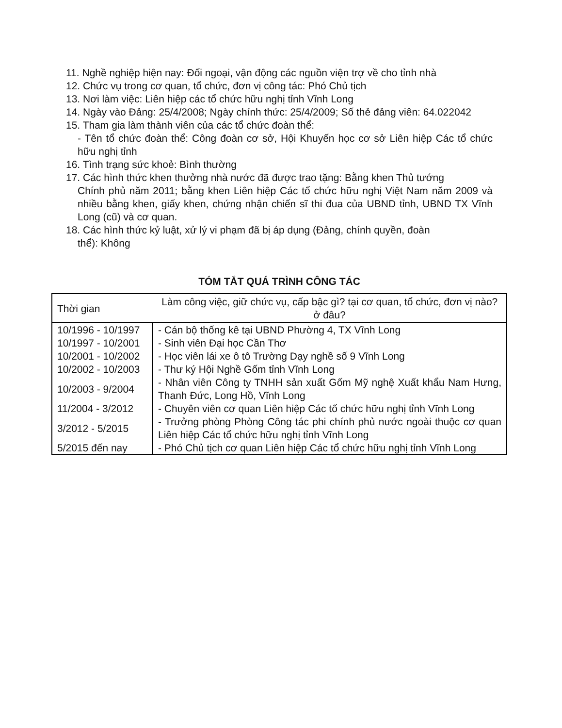11. Nghề nghiệp hiện nay: Đối ngoại, vận động các nguồn viện trợ về cho tỉnh nhà
12. Chức vụ trong cơ quan, tổ chức, đơn vị công tác: Phó Chủ tịch
13. Nơi làm việc: Liên hiệp các tổ chức hữu nghị tỉnh Vĩnh Long
14. Ngày vào Đảng: 25/4/2008; Ngày chính thức: 25/4/2009; Số thẻ đảng viên: 64.022042
15. Tham gia làm thành viên của các tổ chức đoàn thể:
- Tên tổ chức đoàn thể: Công đoàn cơ sở, Hội Khuyến học cơ sở Liên hiệp Các tổ chức hữu nghị tỉnh
16. Tình trạng sức khoẻ: Bình thường
17. Các hình thức khen thưởng nhà nước đã được trao tặng: Bằng khen Thủ tướng
Chính phủ năm 2011; bằng khen Liên hiệp Các tổ chức hữu nghị Việt Nam năm 2009 và nhiều bằng khen, giấy khen, chứng nhận chiến sĩ thi đua của UBND tỉnh, UBND TX Vĩnh Long (cũ) và cơ quan.
18. Các hình thức kỷ luật, xử lý vi phạm đã bị áp dụng (Đảng, chính quyền, đoàn
thể): Không
TÓM TẮT QUÁ TRÌNH CÔNG TÁC
| Thời gian | Làm công việc, giữ chức vụ, cấp bậc gì? tại cơ quan, tổ chức, đơn vị nào? ở đâu? |
| --- | --- |
| 10/1996 - 10/1997 | - Cán bộ thống kê tại UBND Phường 4, TX Vĩnh Long |
| 10/1997 - 10/2001 | - Sinh viên Đại học Cần Thơ |
| 10/2001 - 10/2002 | - Học viên lái xe ô tô Trường Dạy nghề số 9 Vĩnh Long |
| 10/2002 - 10/2003 | - Thư ký Hội Nghề Gốm tỉnh Vĩnh Long |
| 10/2003 - 9/2004 | - Nhân viên Công ty TNHH sản xuất Gốm Mỹ nghệ Xuất khẩu Nam Hưng, Thanh Đức, Long Hồ, Vĩnh Long |
| 11/2004 - 3/2012 | - Chuyên viên cơ quan Liên hiệp Các tổ chức hữu nghị tỉnh Vĩnh Long |
| 3/2012 - 5/2015 | - Trưởng phòng Phòng Công tác phi chính phủ nước ngoài thuộc cơ quan Liên hiệp Các tổ chức hữu nghị tỉnh Vĩnh Long |
| 5/2015 đến nay | - Phó Chủ tịch cơ quan Liên hiệp Các tổ chức hữu nghị tỉnh Vĩnh Long |